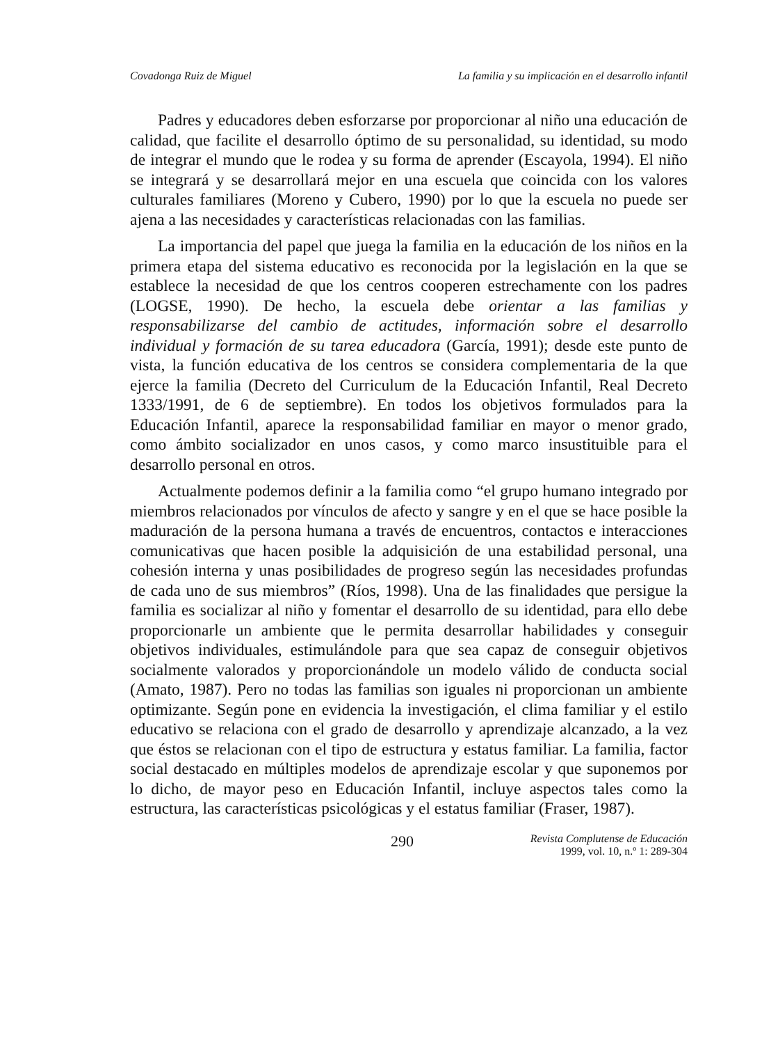Covadonga Ruiz de Miguel La familia y su implicación en el desarrollo infantil
Padres y educadores deben esforzarse por proporcionar al niño una educación de calidad, que facilite el desarrollo óptimo de su personalidad, su identidad, su modo de integrar el mundo que le rodea y su forma de aprender (Escayola, 1994). El niño se integrará y se desarrollará mejor en una escuela que coincida con los valores culturales familiares (Moreno y Cubero, 1990) por lo que la escuela no puede ser ajena a las necesidades y características relacionadas con las familias.
La importancia del papel que juega la familia en la educación de los niños en la primera etapa del sistema educativo es reconocida por la legislación en la que se establece la necesidad de que los centros cooperen estrechamente con los padres (LOGSE, 1990). De hecho, la escuela debe orientar a las familias y responsabilizarse del cambio de actitudes, información sobre el desarrollo individual y formación de su tarea educadora (García, 1991); desde este punto de vista, la función educativa de los centros se considera complementaria de la que ejerce la familia (Decreto del Curriculum de la Educación Infantil, Real Decreto 1333/1991, de 6 de septiembre). En todos los objetivos formulados para la Educación Infantil, aparece la responsabilidad familiar en mayor o menor grado, como ámbito socializador en unos casos, y como marco insustituible para el desarrollo personal en otros.
Actualmente podemos definir a la familia como “el grupo humano integrado por miembros relacionados por vínculos de afecto y sangre y en el que se hace posible la maduración de la persona humana a través de encuentros, contactos e interacciones comunicativas que hacen posible la adquisición de una estabilidad personal, una cohesión interna y unas posibilidades de progreso según las necesidades profundas de cada uno de sus miembros” (Ríos, 1998). Una de las finalidades que persigue la familia es socializar al niño y fomentar el desarrollo de su identidad, para ello debe proporcionarle un ambiente que le permita desarrollar habilidades y conseguir objetivos individuales, estimulándole para que sea capaz de conseguir objetivos socialmente valorados y proporcionándole un modelo válido de conducta social (Amato, 1987). Pero no todas las familias son iguales ni proporcionan un ambiente optimizante. Según pone en evidencia la investigación, el clima familiar y el estilo educativo se relaciona con el grado de desarrollo y aprendizaje alcanzado, a la vez que éstos se relacionan con el tipo de estructura y estatus familiar. La familia, factor social destacado en múltiples modelos de aprendizaje escolar y que suponemos por lo dicho, de mayor peso en Educación Infantil, incluye aspectos tales como la estructura, las características psicológicas y el estatus familiar (Fraser, 1987).
290 Revista Complutense de Educación
1999, vol. 10, n.º 1: 289-304